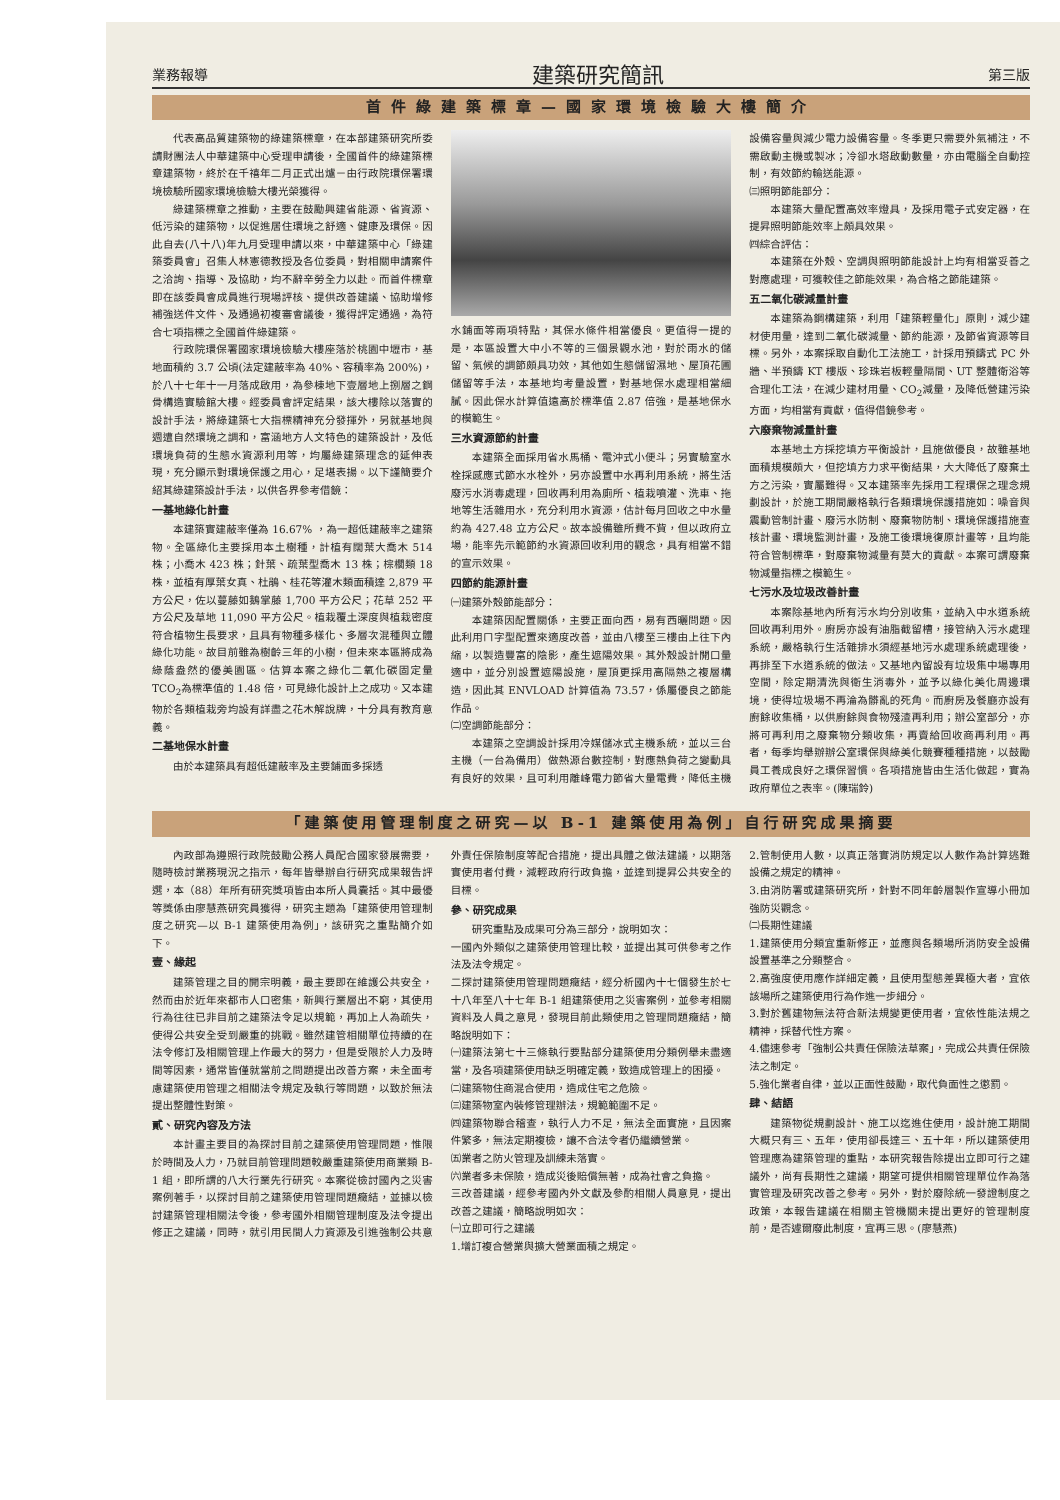業務報導
建築研究簡訊
第三版
首件綠建築標章—國家環境檢驗大樓簡介
代表高品質建築物的綠建築標章，在本部建築研究所委請財團法人中華建築中心受理申請後，全國首件的綠建築標章建築物，終於在千禧年二月正式出爐－由行政院環保署環境檢驗所國家環境檢驗大樓光榮獲得。
綠建築標章之推動，主要在鼓勵興建省能源、省資源、低污染的建築物，以促進居住環境之舒適、健康及環保。因此自去(八十八)年九月受理申請以來，中華建築中心「綠建築委員會」召集人林憲德教授及各位委員，對相關申請案件之洽詢、指導、及協助，均不辭辛勞全力以赴。而首件標章即在該委員會成員進行現場評核、提供改善建議、協助增修補強送件文件、及通過初複審會議後，獲得評定通過，為符合七項指標之全國首件綠建築。
行政院環保署國家環境檢驗大樓座落於桃園中壢市，基地面積約 3.7 公頃(法定建蔽率為 40%、容積率為 200%)，於八十七年十一月落成啟用，為參棟地下壹層地上捌層之鋼骨構造實驗館大樓。經委員會評定結果，該大樓除以落實的設計手法，將綠建築七大指標精神充分發揮外，另就基地與週遭自然環境之調和，富涵地方人文特色的建築設計，及低環境負荷的生態水資源利用等，均屬綠建築理念的延伸表現，充分顯示對環境保護之用心，足堪表揚。以下謹簡要介紹其綠建築設計手法，以供各界參考借鏡：
一基地綠化計畫
本建築實建蔽率僅為 16.67% ，為一超低建蔽率之建築物。全區綠化主要採用本土樹種，計植有闊葉大喬木 514 株；小喬木 423 株；針葉、疏葉型喬木 13 株；棕櫚類 18 株，並植有厚葉女真、杜鵑、桂花等灌木類面積達 2,879 平方公尺，佐以蔓藤如鵝掌藤 1,700 平方公尺；花草 252 平方公尺及草地 11,090 平方公尺。植栽覆土深度與植栽密度符合植物生長要求，且具有物種多樣化、多層次混種與立體綠化功能。故目前雖為樹齡三年的小樹，但未來本區將成為綠蔭盎然的優美園區。估算本案之綠化二氧化碳固定量 TCO<sub>2</sub>為標準值的 1.48 倍，可見綠化設計上之成功。又本建物於各類植栽旁均設有詳盡之花木解說牌，十分具有教育意義。
二基地保水計畫
由於本建築具有超低建蔽率及主要鋪面多採透
水鋪面等兩項特點，其保水條件相當優良。更值得一提的是，本區設置大中小不等的三個景觀水池，對於雨水的儲留、氣候的調節頗具功效，其他如生態儲留濕地、屋頂花圃儲留等手法，本基地均考量設置，對基地保水處理相當細膩。因此保水計算值遠高於標準值 2.87 倍強，是基地保水的模範生。
三水資源節約計畫
本建築全面採用省水馬桶、電沖式小便斗；另實驗室水栓採感應式節水水栓外，另亦設置中水再利用系統，將生活廢污水消毒處理，回收再利用為廁所、植栽噴灌、洗車、拖地等生活雜用水，充分利用水資源，估計每月回收之中水量約為 427.48 立方公尺。故本設備雖所費不貲，但以政府立場，能率先示範節約水資源回收利用的觀念，具有相當不錯的宣示效果。
四節約能源計畫
㈠建築外殼節能部分：
本建築因配置關係，主要正面向西，易有西曬問題。因此利用ㄇ字型配置來適度改善，並由八樓至三樓由上往下內縮，以製造豐富的陰影，產生遮陽效果。其外殼設計開口量適中，並分別設置遮陽設施，屋頂更採用高隔熱之複層構造，因此其 ENVLOAD 計算值為 73.57，係屬優良之節能作品。
㈡空調節能部分：
本建築之空調設計採用冷媒儲冰式主機系統，並以三台主機（一台為備用）做熱源台數控制，對應熱負荷之變動具有良好的效果，且可利用離峰電力節省大量電費，降低主機設備容量與減少電力設備容量。冬季更只需要外氣補注，不需啟動主機或製冰；冷卻水塔啟動數量，亦由電腦全自動控制，有效節約輸送能源。
㈢照明節能部分：
本建築大量配置高效率燈具，及採用電子式安定器，在提昇照明節能效率上頗具效果。
㈣綜合評估：
本建築在外殼、空調與照明節能設計上均有相當妥善之對應處理，可獲較佳之節能效果，為合格之節能建築。
五二氧化碳減量計畫
本建築為鋼構建築，利用「建築輕量化」原則，減少建材使用量，達到二氧化碳減量、節約能源，及節省資源等目標。另外，本案採取自動化工法施工，計採用預鑄式 PC 外牆、半預鑄 KT 樓版、珍珠岩板輕量隔間、UT 整體衛浴等合理化工法，在減少建材用量、CO<sub>2</sub>減量，及降低營建污染方面，均相當有貢獻，值得借鏡參考。
六廢棄物減量計畫
本基地土方採挖填方平衡設計，且施做優良，故雖基地面積規模頗大，但挖填方力求平衡結果，大大降低了廢棄土方之污染，實屬難得。又本建築率先採用工程環保之理念規劃設計，於施工期間嚴格執行各類環境保護措施如：噪音與震動管制計畫、廢污水防制、廢棄物防制、環境保護措施查核計畫、環境監測計畫，及施工後環境復原計畫等，且均能符合管制標準，對廢棄物減量有莫大的貢獻。本案可謂廢棄物減量指標之模範生。
七污水及垃圾改善計畫
本案除基地內所有污水均分別收集，並納入中水道系統回收再利用外。廚房亦設有油脂截留槽，接管納入污水處理系統，嚴格執行生活雜排水須經基地污水處理系統處理後，再排至下水道系統的做法。又基地內留設有垃圾集中場專用空間，除定期清洗與衛生消毒外，並予以綠化美化周邊環境，使得垃圾場不再淪為髒亂的死角。而廚房及餐廳亦設有廚餘收集桶，以供廚餘與食物殘渣再利用；辦公室部分，亦將可再利用之廢棄物分類收集，再賣給回收商再利用。再者，每季均舉辦辦公室環保與綠美化競賽種種措施，以鼓勵員工養成良好之環保習慣。各項措施皆由生活化做起，實為政府單位之表率。(陳瑞鈴)
「建築使用管理制度之研究—以 B-1 建築使用為例」自行研究成果摘要
內政部為遵照行政院鼓勵公務人員配合國家發展需要，隨時檢討業務現況之指示，每年皆舉辦自行研究成果報告評選，本（88）年所有研究獎項皆由本所人員囊括。其中最優等獎係由廖慧燕研究員獲得，研究主題為「建築使用管理制度之研究—以 B-1 建築使用為例」，該研究之重點簡介如下。
壹、緣起
建築管理之目的開宗明義，最主要即在維護公共安全，然而由於近年來都市人口密集，新興行業層出不窮，其使用行為往往已非目前之建築法令足以規範，再加上人為疏失，使得公共安全受到嚴重的挑戰。雖然建管相關單位持續的在法令修訂及相關管理上作最大的努力，但是受限於人力及時間等因素，通常皆僅就當前之問題提出改善方案，未全面考慮建築使用管理之相關法令規定及執行等問題，以致於無法提出整體性對策。
貳、研究內容及方法
本計畫主要目的為探討目前之建築使用管理問題，惟限於時間及人力，乃就目前管理問題較嚴重建築使用商業類 B-1 組，即所謂的八大行業先行研究。本案從檢討國內之災害案例著手，以探討目前之建築使用管理問題癥結，並據以檢討建築管理相關法令後，參考國外相關管理制度及法令提出修正之建議，同時，就引用民間人力資源及引進強制公共意外責任保險制度等配合措施，提出具體之做法建議，以期落實使用者付費，減輕政府行政負擔，並達到提昇公共安全的目標。
參、研究成果
研究重點及成果可分為三部分，說明如次：
一國內外類似之建築使用管理比較，並提出其可供參考之作法及法令規定。
二探討建築使用管理問題癥結，經分析國內十七個發生於七十八年至八十七年 B-1 組建築使用之災害案例，並參考相關資料及人員之意見，發現目前此類使用之管理問題癥結，簡略說明如下：
㈠建築法第七十三條執行要點部分建築使用分類例舉未盡適當，及各項建築使用缺乏明確定義，致造成管理上的困擾。
㈡建築物住商混合使用，造成住宅之危險。
㈢建築物室內裝修管理辦法，規範範圍不足。
㈣建築物聯合稽查，執行人力不足，無法全面實施，且因案件繁多，無法定期複檢，讓不合法令者仍繼續營業。
㈤業者之防火管理及訓練未落實。
㈥業者多未保險，造成災後賠償無著，成為社會之負擔。
三改善建議，經參考國內外文獻及參酌相關人員意見，提出改善之建議，簡略說明如次：
㈠立即可行之建議
1.增訂複合營業與擴大營業面積之規定。
2.管制使用人數，以真正落實消防規定以人數作為計算逃難設備之規定的精神。
3.由消防署或建築研究所，針對不同年齡層製作宣導小冊加強防災觀念。
㈡長期性建議
1.建築使用分類宜重新修正，並應與各類場所消防安全設備設置基準之分類整合。
2.高強度使用應作詳細定義，且使用型態差異極大者，宜依該場所之建築使用行為作進一步細分。
3.對於舊建物無法符合新法規變更使用者，宜依性能法規之精神，採替代性方案。
4.儘速參考「強制公共責任保險法草案」，完成公共責任保險法之制定。
5.強化業者自律，並以正面性鼓勵，取代負面性之懲罰。
肆、結語
建築物從規劃設計、施工以迄進住使用，設計施工期間大概只有三、五年，使用卻長達三、五十年，所以建築使用管理應為建築管理的重點，本研究報告除提出立即可行之建議外，尚有長期性之建議，期望可提供相關管理單位作為落實管理及研究改善之參考。另外，對於廢除統一發證制度之政策，本報告建議在相關主管機關未提出更好的管理制度前，是否遽爾廢此制度，宜再三思。(廖慧燕)